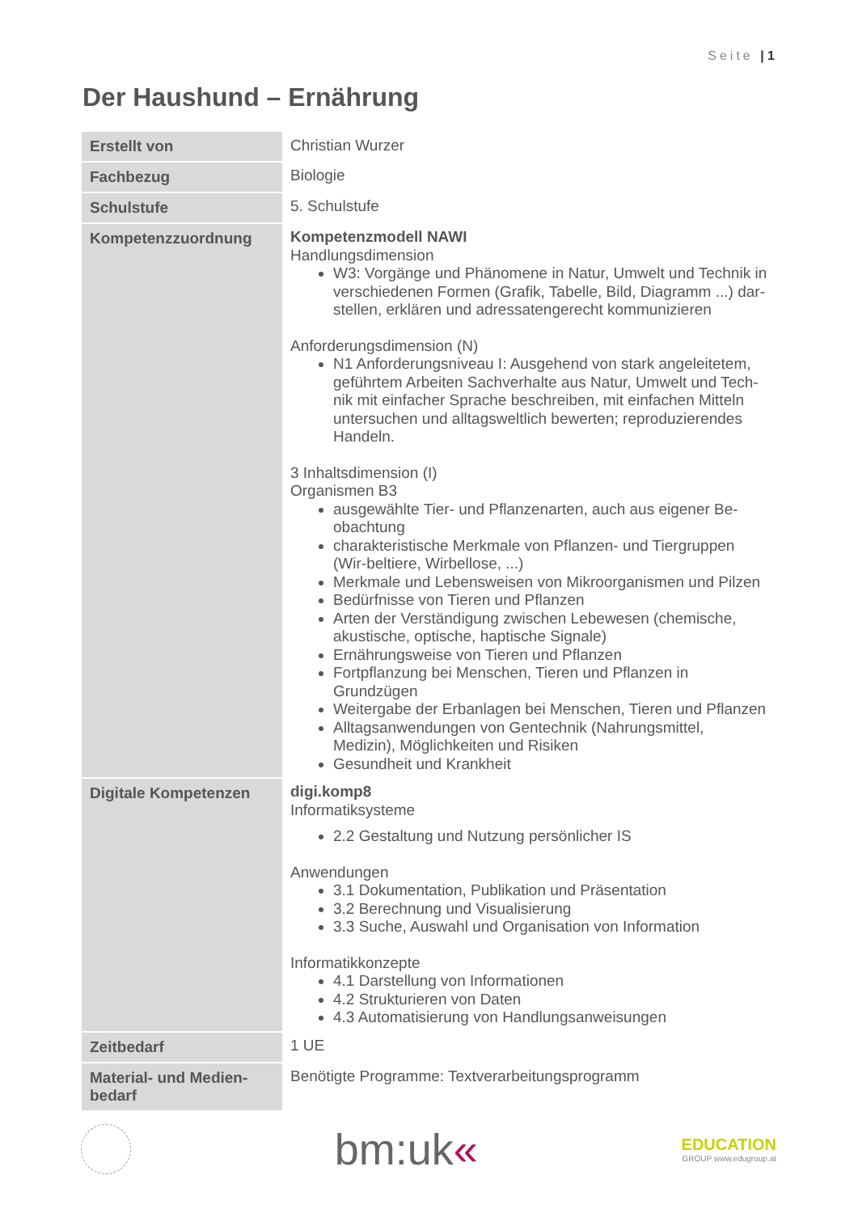Seite | 1
Der Haushund – Ernährung
| Erstellt von | Christian Wurzer |
| Fachbezug | Biologie |
| Schulstufe | 5. Schulstufe |
| Kompetenzzuordnung | Kompetenzmodell NAWI Handlungsdimension W3: Vorgänge und Phänomene in Natur, Umwelt und Technik in verschiedenen Formen (Grafik, Tabelle, Bild, Diagramm ...) dar-stellen, erklären und adressatengerecht kommunizieren Anforderungsdimension (N) N1 Anforderungsniveau I: Ausgehend von stark angeleitetem, geführtem Arbeiten Sachverhalte aus Natur, Umwelt und Tech-nik mit einfacher Sprache beschreiben, mit einfachen Mitteln untersuchen und alltagsweltlich bewerten; reproduzierendes Handeln. 3 Inhaltsdimension (I) Organismen B3 ausgewählte Tier- und Pflanzenarten, auch aus eigener Be-obachtung charakteristische Merkmale von Pflanzen- und Tiergruppen (Wir-beltiere, Wirbellose, ...) Merkmale und Lebensweisen von Mikroorganismen und Pilzen Bedürfnisse von Tieren und Pflanzen Arten der Verständigung zwischen Lebewesen (chemische, akustische, optische, haptische Signale) Ernährungsweise von Tieren und Pflanzen Fortpflanzung bei Menschen, Tieren und Pflanzen in Grundzügen Weitergabe der Erbanlagen bei Menschen, Tieren und Pflanzen Alltagsanwendungen von Gentechnik (Nahrungsmittel, Medizin), Möglichkeiten und Risiken Gesundheit und Krankheit |
| Digitale Kompetenzen | digi.komp8 Informatiksysteme 2.2 Gestaltung und Nutzung persönlicher IS Anwendungen 3.1 Dokumentation, Publikation und Präsentation 3.2 Berechnung und Visualisierung 3.3 Suche, Auswahl und Organisation von Information Informatikkonzepte 4.1 Darstellung von Informationen 4.2 Strukturieren von Daten 4.3 Automatisierung von Handlungsanweisungen |
| Zeitbedarf | 1 UE |
| Material- und Medien-bedarf | Benötigte Programme: Textverarbeitungsprogramm |
bm:uk«
EDUCATION
GROUP www.edugroup.at